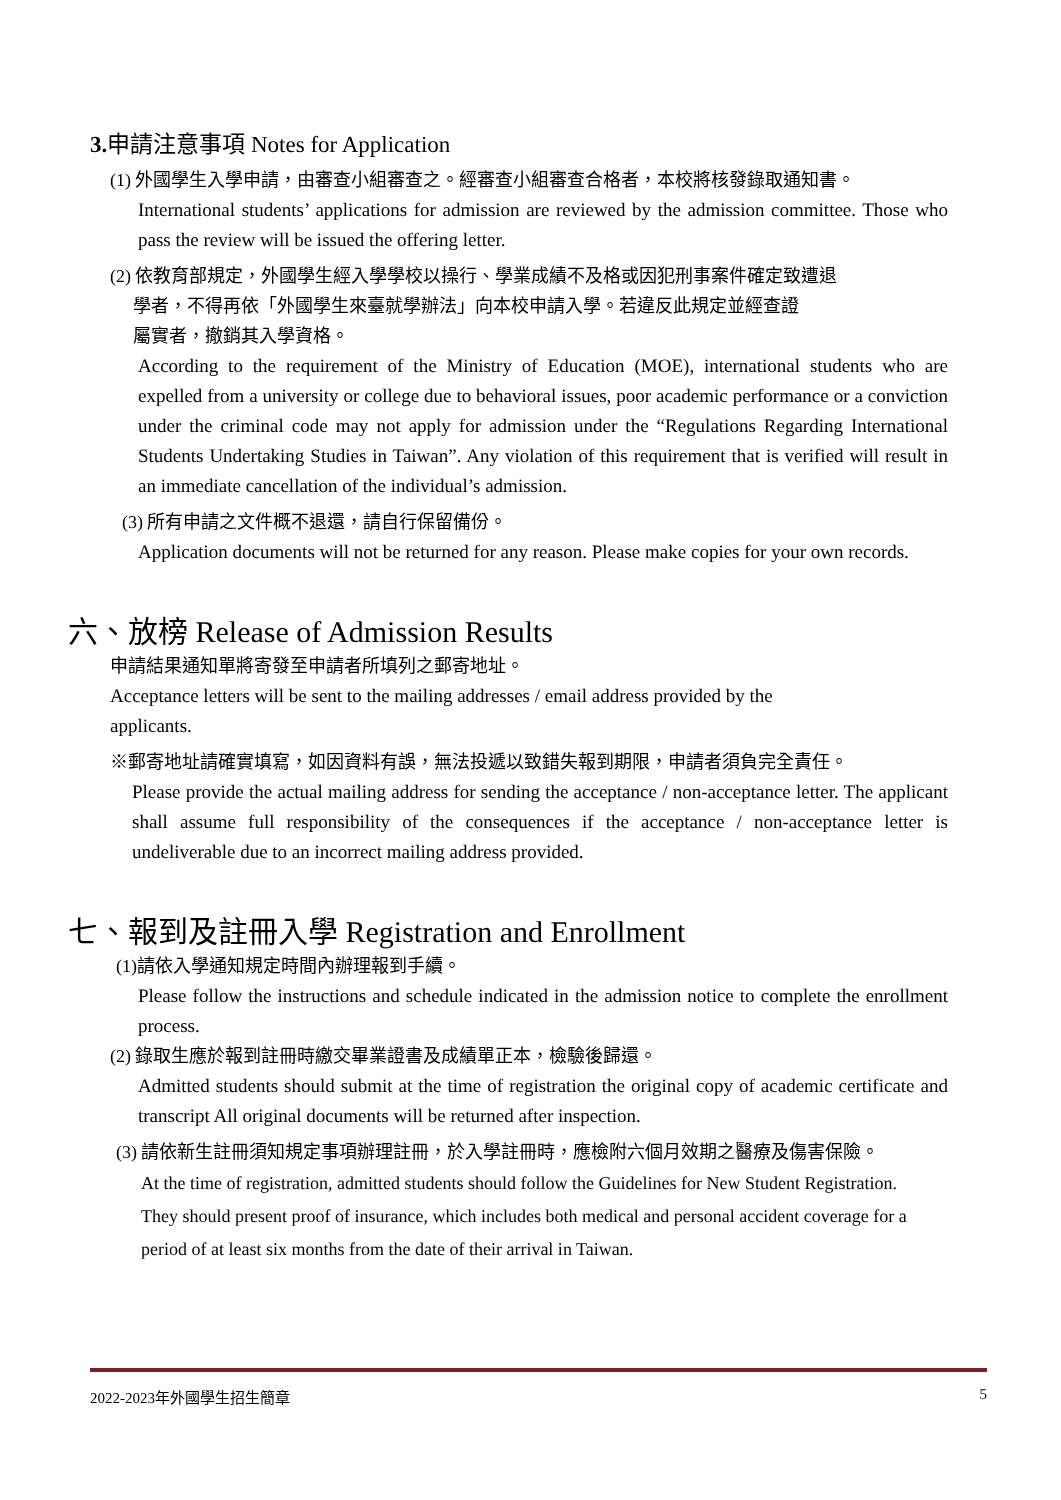3. 申請注意事項 Notes for Application
(1) 外國學生入學申請，由審查小組審查之。經審查小組審查合格者，本校將核發錄取通知書。
International students’ applications for admission are reviewed by the admission committee. Those who pass the review will be issued the offering letter.
(2) 依教育部規定，外國學生經入學學校以操行、學業成績不及格或因犯刑事案件確定致遭退
學者，不得再依「外國學生來臺就學辦法」向本校申請入學。若違反此規定並經查證
屬實者，撤銷其入學資格。
According to the requirement of the Ministry of Education (MOE), international students who are expelled from a university or college due to behavioral issues, poor academic performance or a conviction under the criminal code may not apply for admission under the “Regulations Regarding International Students Undertaking Studies in Taiwan”. Any violation of this requirement that is verified will result in an immediate cancellation of the individual’s admission.
(3) 所有申請之文件概不退還，請自行保留備份。
Application documents will not be returned for any reason. Please make copies for your own records.
六、放榜 Release of Admission Results
申請結果通知單將寄發至申請者所填列之郵寄地址。
Acceptance letters will be sent to the mailing addresses / email address provided by the
applicants.
※郵寄地址請確實填寫，如因資料有誤，無法投遞以致錯失報到期限，申請者須負完全責任。
Please provide the actual mailing address for sending the acceptance / non-acceptance letter. The applicant shall assume full responsibility of the consequences if the acceptance / non-acceptance letter is undeliverable due to an incorrect mailing address provided.
七、報到及註冊入學 Registration and Enrollment
(1)請依入學通知規定時間內辦理報到手續。
Please follow the instructions and schedule indicated in the admission notice to complete the enrollment process.
(2) 錄取生應於報到註冊時繳交畢業證書及成績單正本，檢驗後歸還。
Admitted students should submit at the time of registration the original copy of academic certificate and transcript All original documents will be returned after inspection.
(3) 請依新生註冊須知規定事項辦理註冊，於入學註冊時，應檢附六個月效期之醫療及傷害保險。
At the time of registration, admitted students should follow the Guidelines for New Student Registration. They should present proof of insurance, which includes both medical and personal accident coverage for a period of at least six months from the date of their arrival in Taiwan.
2022-2023年外國學生招生簡章 5